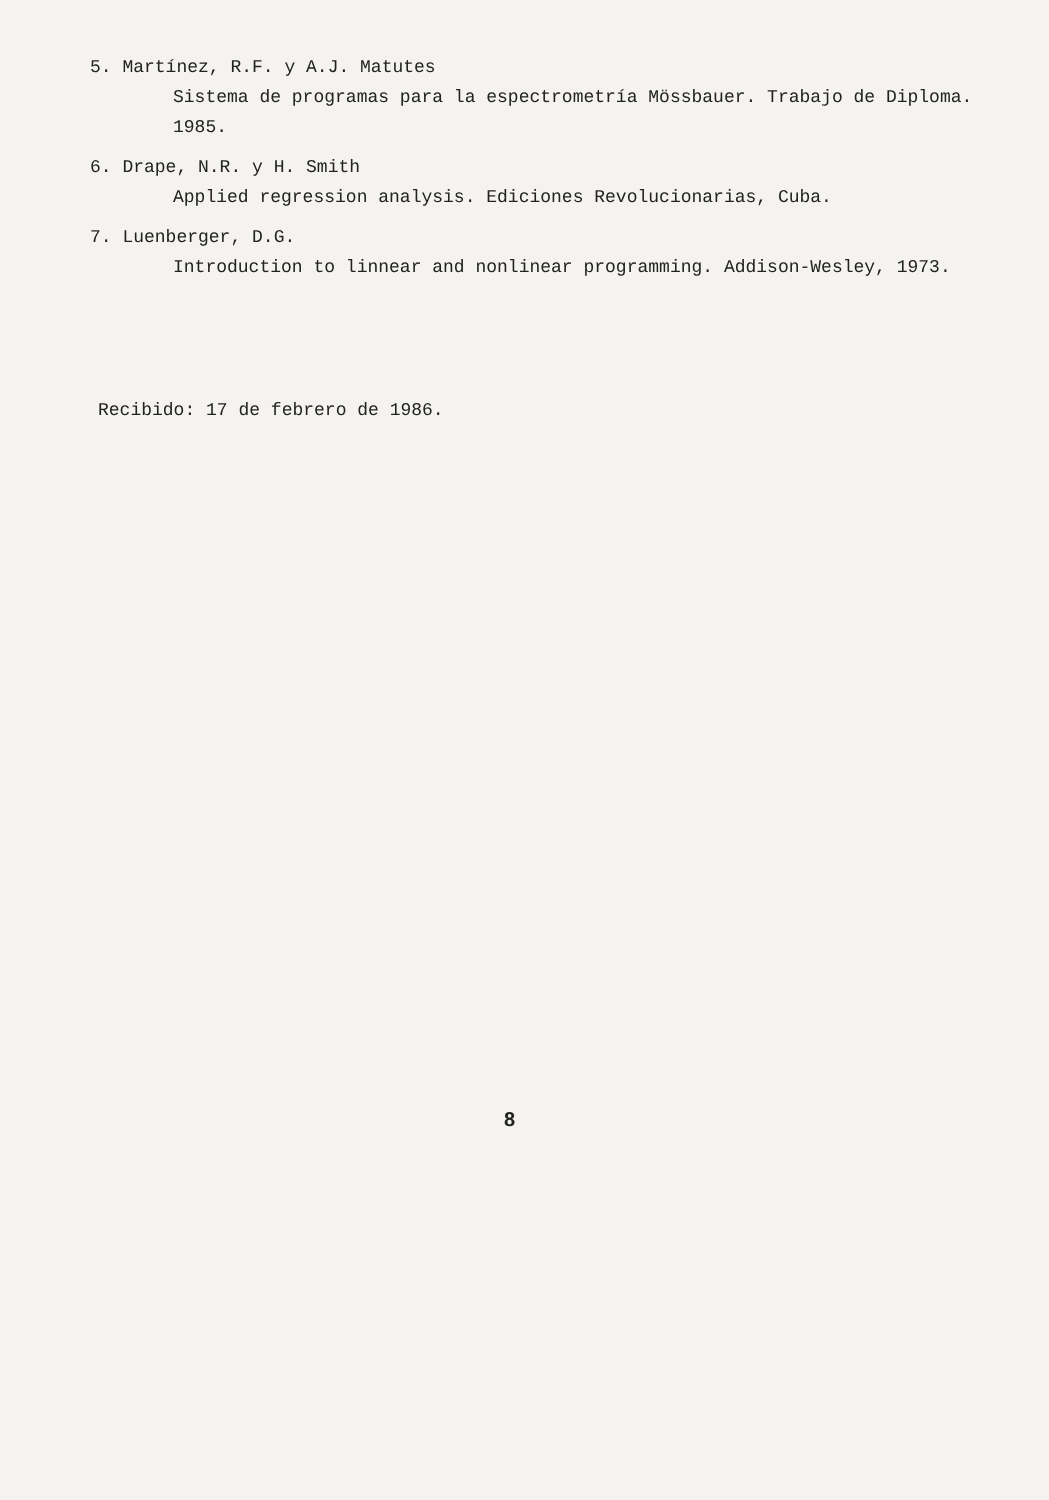5. Martínez, R.F. y A.J. Matutes
Sistema de programas para la espectrometría Mössbauer. Trabajo de Diploma. 1985.
6. Drape, N.R. y H. Smith
Applied regression analysis. Ediciones Revolucionarias, Cuba.
7. Luenberger, D.G.
Introduction to linnear and nonlinear programming. Addison-Wesley, 1973.
Recibido: 17 de febrero de 1986.
8